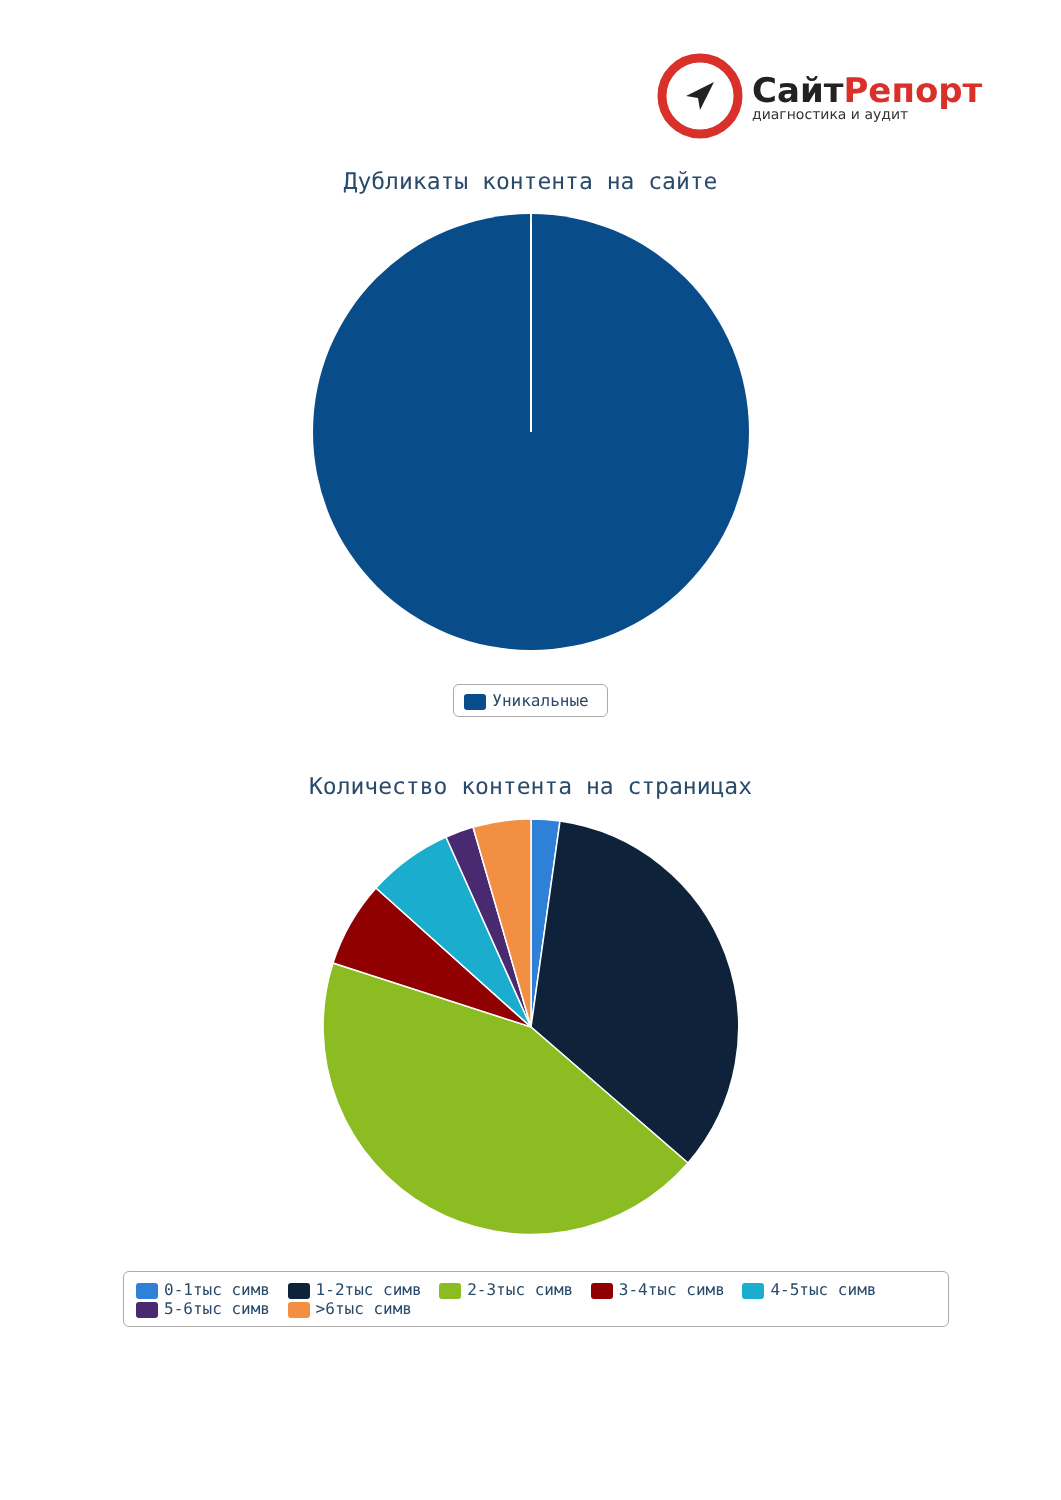СайтРепорт
диагностика и аудит
Дубликаты контента на сайте
Уникальные
Количество контента на страницах
0-1тыс симв 1-2тыс симв 2-3тыс симв 3-4тыс симв 4-5тыс симв 5-6тыс симв >6тыс симв